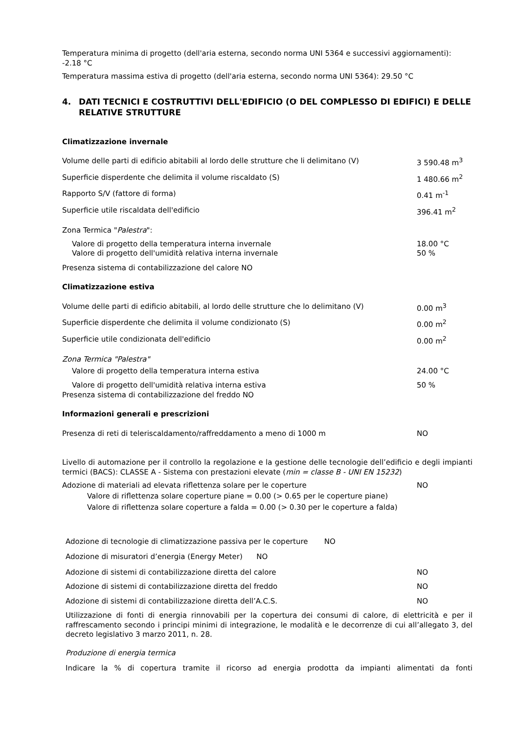Temperatura minima di progetto (dell'aria esterna, secondo norma UNI 5364 e successivi aggiornamenti): -2.18 °C
Temperatura massima estiva di progetto (dell'aria esterna, secondo norma UNI 5364): 29.50 °C
4. DATI TECNICI E COSTRUTTIVI DELL'EDIFICIO (O DEL COMPLESSO DI EDIFICI) E DELLE RELATIVE STRUTTURE
Climatizzazione invernale
Volume delle parti di edificio abitabili al lordo delle strutture che li delimitano (V)
3 590.48 m<sup>3</sup>
Superficie disperdente che delimita il volume riscaldato (S) 1 480.66 m<sup>2</sup>
Rapporto S/V (fattore di forma) 0.41 m<sup>-1</sup>
Superficie utile riscaldata dell'edificio 396.41 m<sup>2</sup>
Zona Termica "Palestra":
Valore di progetto della temperatura interna invernale 18.00 °C
Valore di progetto dell'umidità relativa interna invernale 50 %
Presenza sistema di contabilizzazione del calore NO
Climatizzazione estiva
Volume delle parti di edificio abitabili, al lordo delle strutture che lo delimitano (V)
0.00 m<sup>3</sup>
Superficie disperdente che delimita il volume condizionato (S) 0.00 m<sup>2</sup>
Superficie utile condizionata dell'edificio 0.00 m<sup>2</sup>
Zona Termica "Palestra"
Valore di progetto della temperatura interna estiva 24.00 °C
Valore di progetto dell'umidità relativa interna estiva 50 %
Presenza sistema di contabilizzazione del freddo NO
Informazioni generali e prescrizioni
Presenza di reti di teleriscaldamento/raffreddamento a meno di 1000 m NO
Livello di automazione per il controllo la regolazione e la gestione delle tecnologie dell’edificio e degli impianti termici (BACS): CLASSE A - Sistema con prestazioni elevate (min = classe B - UNI EN 15232)
Adozione di materiali ad elevata riflettenza solare per le coperture NO
Valore di riflettenza solare coperture piane = 0.00 (> 0.65 per le coperture piane)
Valore di riflettenza solare coperture a falda = 0.00 (> 0.30 per le coperture a falda)
Adozione di tecnologie di climatizzazione passiva per le coperture NO
Adozione di misuratori d’energia (Energy Meter) NO
Adozione di sistemi di contabilizzazione diretta del calore NO
Adozione di sistemi di contabilizzazione diretta del freddo NO
Adozione di sistemi di contabilizzazione diretta dell’A.C.S. NO
Utilizzazione di fonti di energia rinnovabili per la copertura dei consumi di calore, di elettricità e per il raffrescamento secondo i principi minimi di integrazione, le modalità e le decorrenze di cui all’allegato 3, del decreto legislativo 3 marzo 2011, n. 28.
Produzione di energia termica
Indicare la % di copertura tramite il ricorso ad energia prodotta da impianti alimentati da fonti